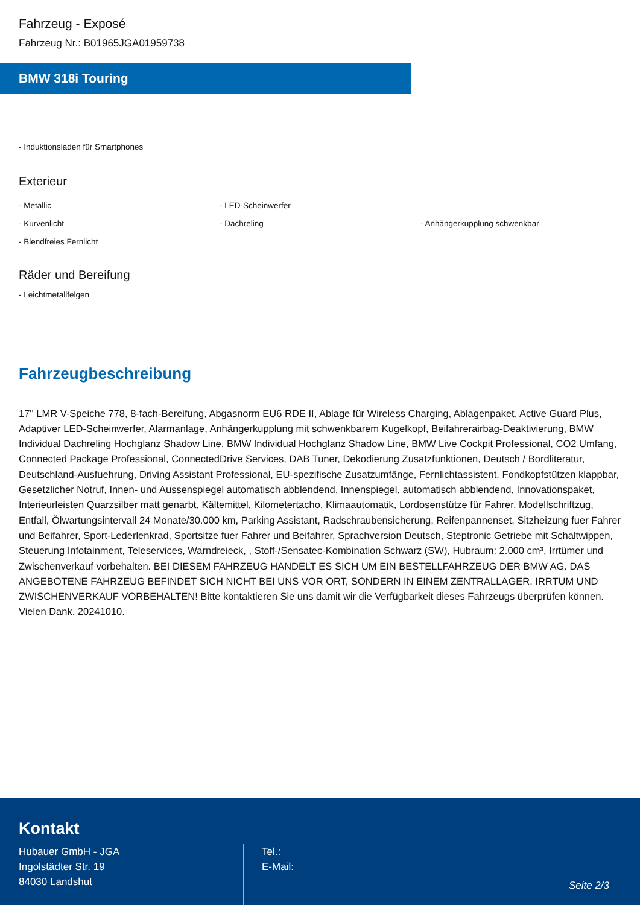Fahrzeug - Exposé
Fahrzeug Nr.: B01965JGA01959738
BMW 318i Touring
- Induktionsladen für Smartphones
Exterieur
- Metallic - LED-Scheinwerfer
- Kurvenlicht - Dachreling - Anhängerkupplung schwenkbar
- Blendfreies Fernlicht
Räder und Bereifung
- Leichtmetallfelgen
Fahrzeugbeschreibung
17'' LMR V-Speiche 778, 8-fach-Bereifung, Abgasnorm EU6 RDE II, Ablage für Wireless Charging, Ablagenpaket, Active Guard Plus, Adaptiver LED-Scheinwerfer, Alarmanlage, Anhängerkupplung mit schwenkbarem Kugelkopf, Beifahrerairbag-Deaktivierung, BMW Individual Dachreling Hochglanz Shadow Line, BMW Individual Hochglanz Shadow Line, BMW Live Cockpit Professional, CO2 Umfang, Connected Package Professional, ConnectedDrive Services, DAB Tuner, Dekodierung Zusatzfunktionen, Deutsch / Bordliteratur, Deutschland-Ausfuehrung, Driving Assistant Professional, EU-spezifische Zusatzumfänge, Fernlichtassistent, Fondkopfstützen klappbar, Gesetzlicher Notruf, Innen- und Aussenspiegel automatisch abblendend, Innenspiegel, automatisch abblendend, Innovationspaket, Interieurleisten Quarzsilber matt genarbt, Kältemittel, Kilometertacho, Klimaautomatik, Lordosenstütze für Fahrer, Modellschriftzug, Entfall, Ölwartungsintervall 24 Monate/30.000 km, Parking Assistant, Radschraubensicherung, Reifenpannenset, Sitzheizung fuer Fahrer und Beifahrer, Sport-Lederlenkrad, Sportsitze fuer Fahrer und Beifahrer, Sprachversion Deutsch, Steptronic Getriebe mit Schaltwippen, Steuerung Infotainment, Teleservices, Warndreieck, , Stoff-/Sensatec-Kombination Schwarz (SW), Hubraum: 2.000 cm³, Irrtümer und Zwischenverkauf vorbehalten. BEI DIESEM FAHRZEUG HANDELT ES SICH UM EIN BESTELLFAHRZEUG DER BMW AG. DAS ANGEBOTENE FAHRZEUG BEFINDET SICH NICHT BEI UNS VOR ORT, SONDERN IN EINEM ZENTRALLAGER. IRRTUM UND ZWISCHENVERKAUF VORBEHALTEN! Bitte kontaktieren Sie uns damit wir die Verfügbarkeit dieses Fahrzeugs überprüfen können. Vielen Dank. 20241010.
Kontakt
Hubauer GmbH - JGA
Ingolstädter Str. 19
84030 Landshut
Tel.:
E-Mail:
Seite 2/3